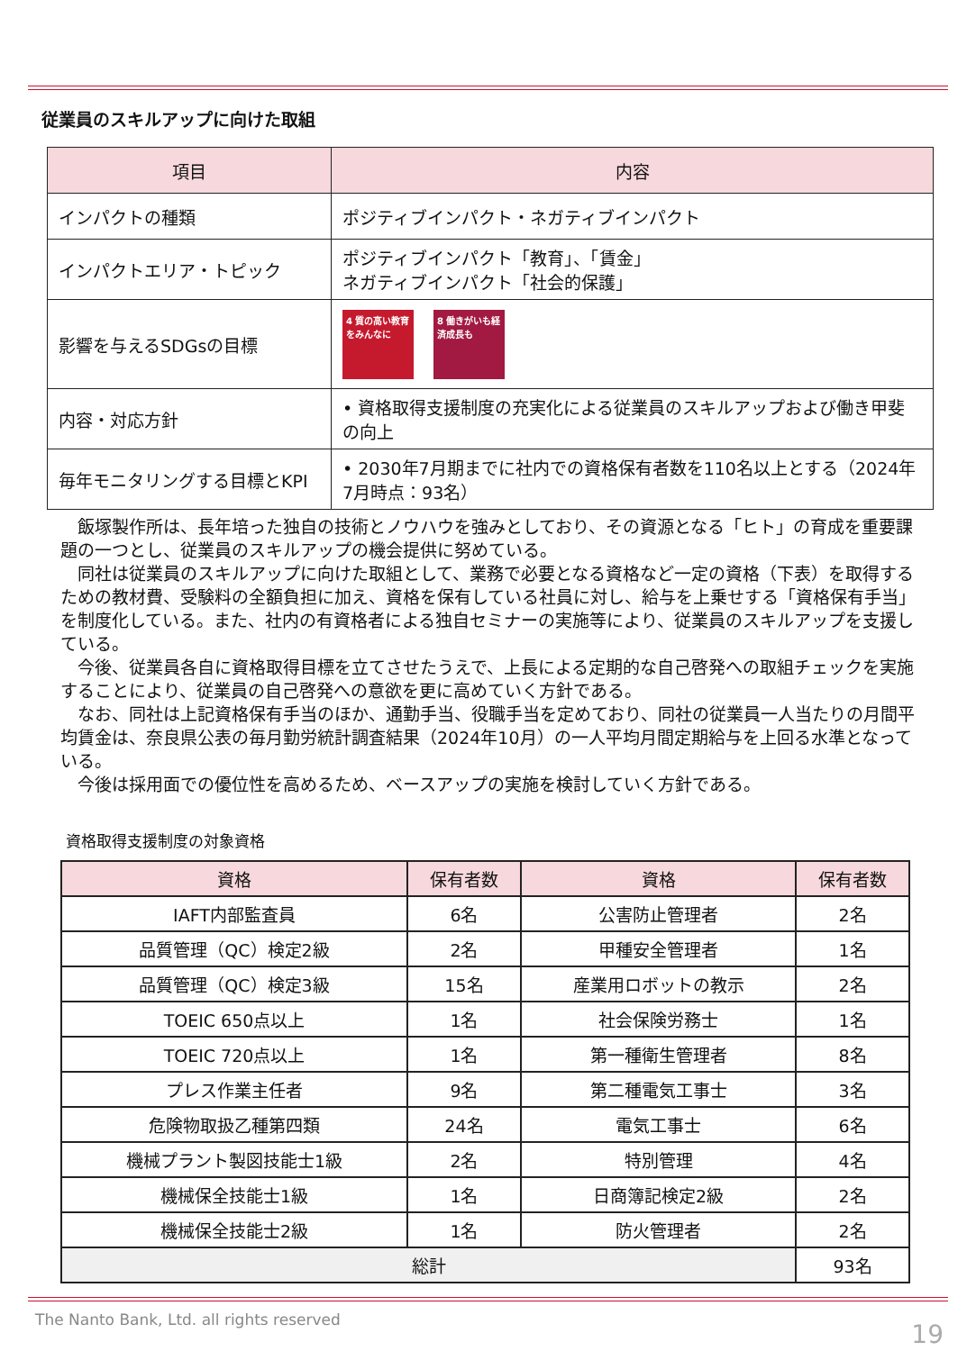従業員のスキルアップに向けた取組
| 項目 | 内容 |
| --- | --- |
| インパクトの種類 | ポジティブインパクト・ネガティブインパクト |
| インパクトエリア・トピック | ポジティブインパクト「教育」、「賃金」 ネガティブインパクト「社会的保護」 |
| 影響を与えるSDGsの目標 | 4 質の高い教育をみんなに 8 働きがいも経済成長も |
| 内容・対応方針 | • 資格取得支援制度の充実化による従業員のスキルアップおよび働き甲斐の向上 |
| 毎年モニタリングする目標とKPI | • 2030年7月期までに社内での資格保有者数を110名以上とする（2024年7月時点：93名） |
　飯塚製作所は、長年培った独自の技術とノウハウを強みとしており、その資源となる「ヒト」の育成を重要課題の一つとし、従業員のスキルアップの機会提供に努めている。
　同社は従業員のスキルアップに向けた取組として、業務で必要となる資格など一定の資格（下表）を取得するための教材費、受験料の全額負担に加え、資格を保有している社員に対し、給与を上乗せする「資格保有手当」を制度化している。また、社内の有資格者による独自セミナーの実施等により、従業員のスキルアップを支援している。
　今後、従業員各自に資格取得目標を立てさせたうえで、上長による定期的な自己啓発への取組チェックを実施することにより、従業員の自己啓発への意欲を更に高めていく方針である。
　なお、同社は上記資格保有手当のほか、通勤手当、役職手当を定めており、同社の従業員一人当たりの月間平均賃金は、奈良県公表の毎月勤労統計調査結果（2024年10月）の一人平均月間定期給与を上回る水準となっている。
　今後は採用面での優位性を高めるため、ベースアップの実施を検討していく方針である。
資格取得支援制度の対象資格
| 資格 | 保有者数 | 資格 | 保有者数 |
| --- | --- | --- | --- |
| IAFT内部監査員 | 6名 | 公害防止管理者 | 2名 |
| 品質管理（QC）検定2級 | 2名 | 甲種安全管理者 | 1名 |
| 品質管理（QC）検定3級 | 15名 | 産業用ロボットの教示 | 2名 |
| TOEIC 650点以上 | 1名 | 社会保険労務士 | 1名 |
| TOEIC 720点以上 | 1名 | 第一種衛生管理者 | 8名 |
| プレス作業主任者 | 9名 | 第二種電気工事士 | 3名 |
| 危険物取扱乙種第四類 | 24名 | 電気工事士 | 6名 |
| 機械プラント製図技能士1級 | 2名 | 特別管理 | 4名 |
| 機械保全技能士1級 | 1名 | 日商簿記検定2級 | 2名 |
| 機械保全技能士2級 | 1名 | 防火管理者 | 2名 |
| 総計 | | | 93名 |
The Nanto Bank, Ltd. all rights reserved
19